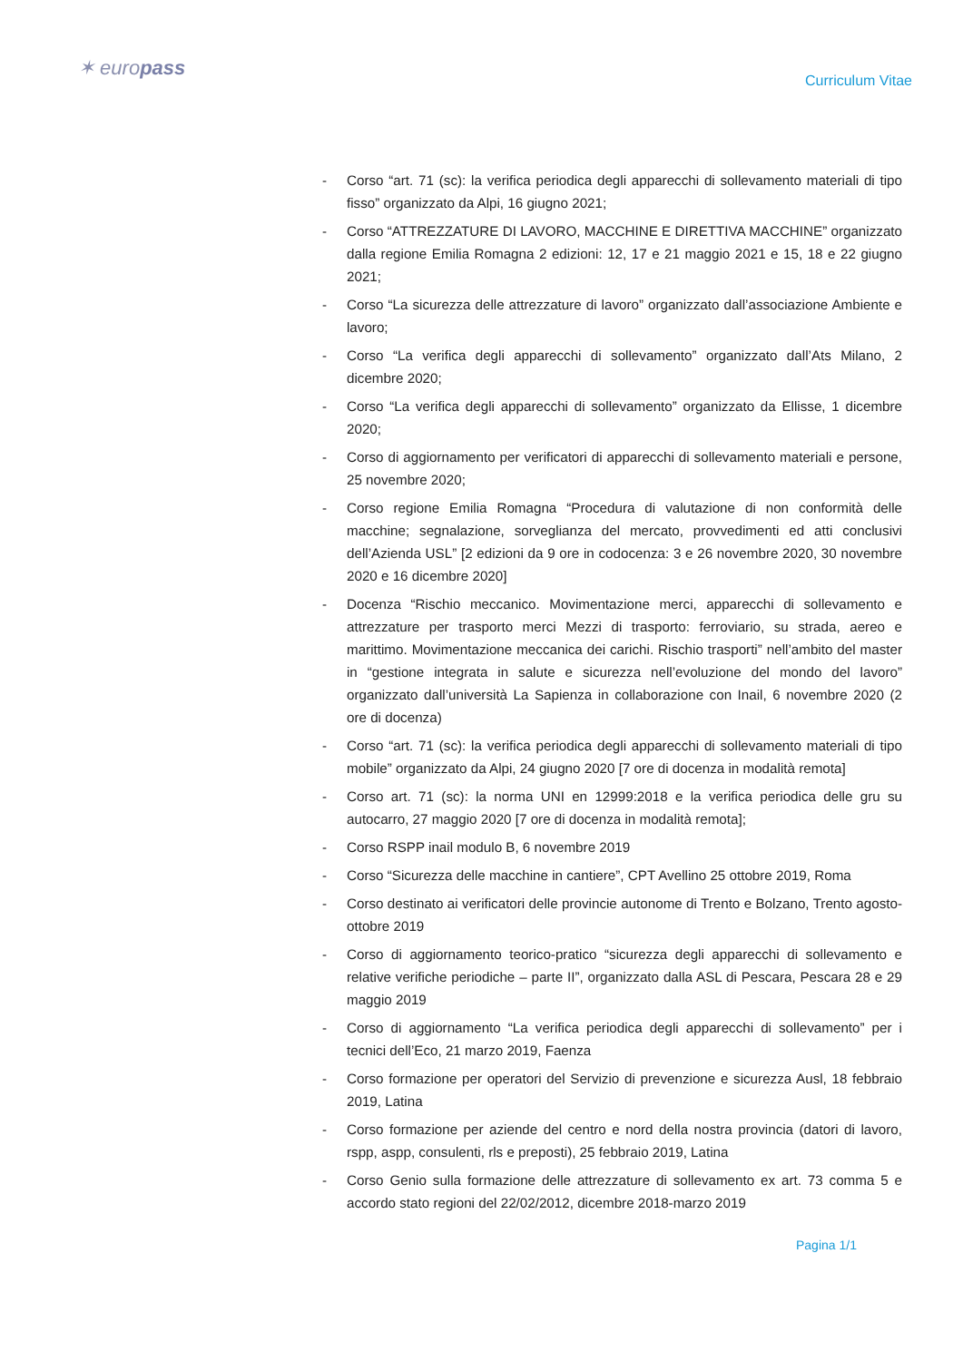✶ europass
Curriculum Vitae
- Corso “art. 71 (sc): la verifica periodica degli apparecchi di sollevamento materiali di tipo fisso” organizzato da Alpi, 16 giugno 2021;
- Corso “ATTREZZATURE DI LAVORO, MACCHINE E DIRETTIVA MACCHINE” organizzato dalla regione Emilia Romagna 2 edizioni: 12, 17 e 21 maggio 2021 e 15, 18 e 22 giugno 2021;
- Corso “La sicurezza delle attrezzature di lavoro” organizzato dall’associazione Ambiente e lavoro;
- Corso “La verifica degli apparecchi di sollevamento” organizzato dall’Ats Milano, 2 dicembre 2020;
- Corso “La verifica degli apparecchi di sollevamento” organizzato da Ellisse, 1 dicembre 2020;
- Corso di aggiornamento per verificatori di apparecchi di sollevamento materiali e persone, 25 novembre 2020;
- Corso regione Emilia Romagna “Procedura di valutazione di non conformità delle macchine; segnalazione, sorveglianza del mercato, provvedimenti ed atti conclusivi dell’Azienda USL” [2 edizioni da 9 ore in codocenza: 3 e 26 novembre 2020, 30 novembre 2020 e 16 dicembre 2020]
- Docenza “Rischio meccanico. Movimentazione merci, apparecchi di sollevamento e attrezzature per trasporto merci Mezzi di trasporto: ferroviario, su strada, aereo e marittimo. Movimentazione meccanica dei carichi. Rischio trasporti” nell’ambito del master in “gestione integrata in salute e sicurezza nell’evoluzione del mondo del lavoro” organizzato dall’università La Sapienza in collaborazione con Inail, 6 novembre 2020 (2 ore di docenza)
- Corso “art. 71 (sc): la verifica periodica degli apparecchi di sollevamento materiali di tipo mobile” organizzato da Alpi, 24 giugno 2020 [7 ore di docenza in modalità remota]
- Corso art. 71 (sc): la norma UNI en 12999:2018 e la verifica periodica delle gru su autocarro, 27 maggio 2020 [7 ore di docenza in modalità remota];
- Corso RSPP inail modulo B, 6 novembre 2019
- Corso “Sicurezza delle macchine in cantiere”, CPT Avellino 25 ottobre 2019, Roma
- Corso destinato ai verificatori delle provincie autonome di Trento e Bolzano, Trento agosto-ottobre 2019
- Corso di aggiornamento teorico-pratico “sicurezza degli apparecchi di sollevamento e relative verifiche periodiche – parte II”, organizzato dalla ASL di Pescara, Pescara 28 e 29 maggio 2019
- Corso di aggiornamento “La verifica periodica degli apparecchi di sollevamento” per i tecnici dell’Eco, 21 marzo 2019, Faenza
- Corso formazione per operatori del Servizio di prevenzione e sicurezza Ausl, 18 febbraio 2019, Latina
- Corso formazione per aziende del centro e nord della nostra provincia (datori di lavoro, rspp, aspp, consulenti, rls e preposti), 25 febbraio 2019, Latina
- Corso Genio sulla formazione delle attrezzature di sollevamento ex art. 73 comma 5 e accordo stato regioni del 22/02/2012, dicembre 2018-marzo 2019
Pagina 1/1